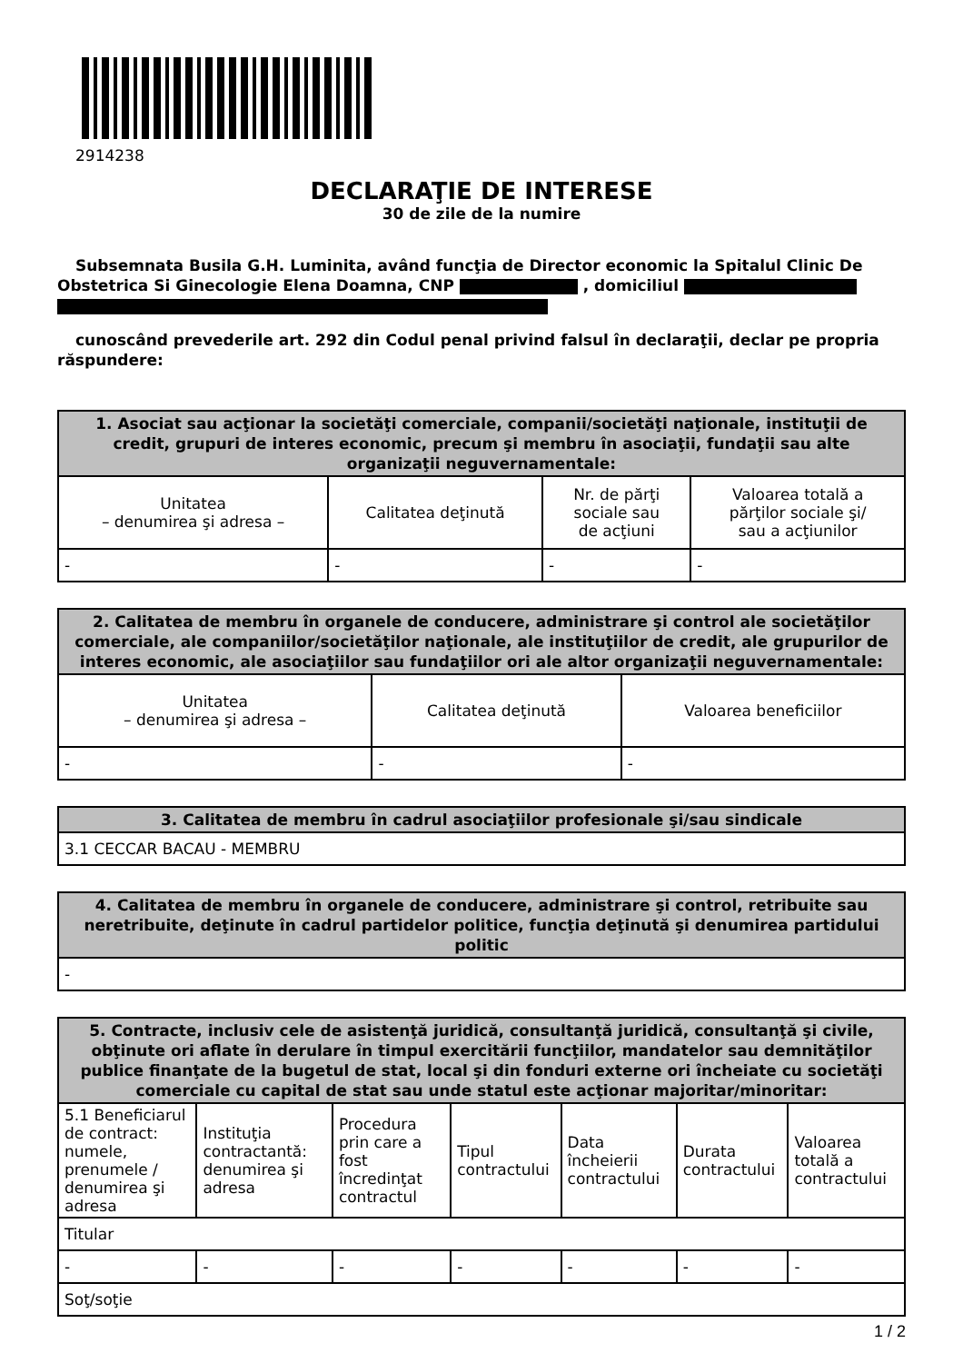2914238
DECLARAŢIE DE INTERESE
30 de zile de la numire
Subsemnata Busila G.H. Luminita, având funcţia de Director economic la Spitalul Clinic De Obstetrica Si Ginecologie Elena Doamna, CNP , domiciliul
cunoscând prevederile art. 292 din Codul penal privind falsul în declaraţii, declar pe propria răspundere:
| 1. Asociat sau acţionar la societăţi comerciale, companii/societăţi naţionale, instituţii de credit, grupuri de interes economic, precum şi membru în asociaţii, fundaţii sau alte organizaţii neguvernamentale: | | | |
| --- | --- | --- | --- |
| Unitatea – denumirea şi adresa – | Calitatea deţinută | Nr. de părţi sociale sau de acţiuni | Valoarea totală a părţilor sociale şi/ sau a acţiunilor |
| - | - | - | - |
| 2. Calitatea de membru în organele de conducere, administrare şi control ale societăţilor comerciale, ale companiilor/societăţilor naţionale, ale instituţiilor de credit, ale grupurilor de interes economic, ale asociaţiilor sau fundaţiilor ori ale altor organizaţii neguvernamentale: | | |
| --- | --- | --- |
| Unitatea – denumirea şi adresa – | Calitatea deţinută | Valoarea beneficiilor |
| - | - | - |
| 3. Calitatea de membru în cadrul asociaţiilor profesionale şi/sau sindicale |
| --- |
| 3.1 CECCAR BACAU - MEMBRU |
| 4. Calitatea de membru în organele de conducere, administrare şi control, retribuite sau neretribuite, deţinute în cadrul partidelor politice, funcţia deţinută şi denumirea partidului politic |
| --- |
| - |
| 5. Contracte, inclusiv cele de asistenţă juridică, consultanţă juridică, consultanţă şi civile, obţinute ori aflate în derulare în timpul exercitării funcţiilor, mandatelor sau demnităţilor publice finanţate de la bugetul de stat, local şi din fonduri externe ori încheiate cu societăţi comerciale cu capital de stat sau unde statul este acţionar majoritar/minoritar: | | | | | | |
| --- | --- | --- | --- | --- | --- | --- |
| 5.1 Beneficiarul de contract: numele, prenumele / denumirea şi adresa | Instituţia contractantă: denumirea şi adresa | Procedura prin care a fost încredinţat contractul | Tipul contractului | Data încheierii contractului | Durata contractului | Valoarea totală a contractului |
| Titular | | | | | | |
| - | - | - | - | - | - | - |
| Soţ/soţie | | | | | | |
1 / 2